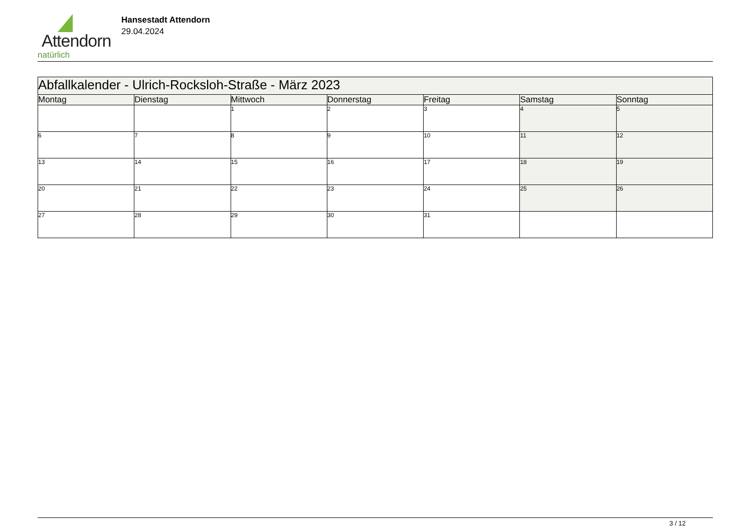Attendorn
natürlich
Hansestadt Attendorn
29.04.2024
| Abfallkalender - Ulrich-Rocksloh-Straße - März 2023 | | | | | | |
| Montag | Dienstag | Mittwoch | Donnerstag | Freitag | Samstag | Sonntag |
| | | 1 | 2 | 3 | 4 | 5 |
| 6 | 7 | 8 | 9 | 10 | 11 | 12 |
| 13 | 14 | 15 | 16 | 17 | 18 | 19 |
| 20 | 21 | 22 | 23 | 24 | 25 | 26 |
| 27 | 28 | 29 | 30 | 31 | | |
3 / 12